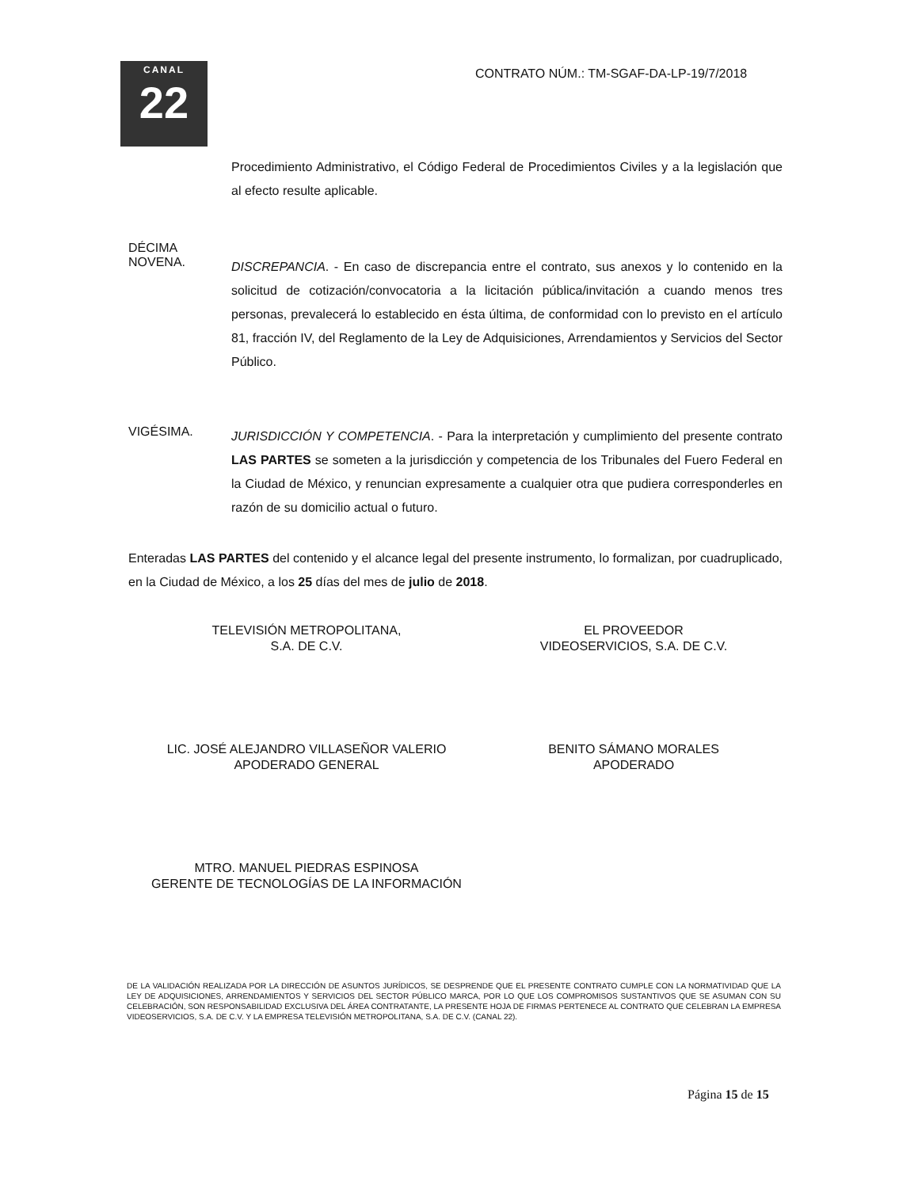CANAL
22
CONTRATO NÚM.: TM-SGAF-DA-LP-19/7/2018
Procedimiento Administrativo, el Código Federal de Procedimientos Civiles y a la legislación que al efecto resulte aplicable.
DÉCIMA
NOVENA.
DISCREPANCIA. - En caso de discrepancia entre el contrato, sus anexos y lo contenido en la solicitud de cotización/convocatoria a la licitación pública/invitación a cuando menos tres personas, prevalecerá lo establecido en ésta última, de conformidad con lo previsto en el artículo 81, fracción IV, del Reglamento de la Ley de Adquisiciones, Arrendamientos y Servicios del Sector Público.
VIGÉSIMA.
JURISDICCIÓN Y COMPETENCIA. - Para la interpretación y cumplimiento del presente contrato LAS PARTES se someten a la jurisdicción y competencia de los Tribunales del Fuero Federal en la Ciudad de México, y renuncian expresamente a cualquier otra que pudiera corresponderles en razón de su domicilio actual o futuro.
Enteradas LAS PARTES del contenido y el alcance legal del presente instrumento, lo formalizan, por cuadruplicado, en la Ciudad de México, a los 25 días del mes de julio de 2018.
TELEVISIÓN METROPOLITANA,
S.A. DE C.V.
LIC. JOSÉ ALEJANDRO VILLASEÑOR VALERIO
APODERADO GENERAL
MTRO. MANUEL PIEDRAS ESPINOSA
GERENTE DE TECNOLOGÍAS DE LA INFORMACIÓN
EL PROVEEDOR
VIDEOSERVICIOS, S.A. DE C.V.
BENITO SÁMANO MORALES
APODERADO
DE LA VALIDACIÓN REALIZADA POR LA DIRECCIÓN DE ASUNTOS JURÍDICOS, SE DESPRENDE QUE EL PRESENTE CONTRATO CUMPLE CON LA NORMATIVIDAD QUE LA LEY DE ADQUISICIONES, ARRENDAMIENTOS Y SERVICIOS DEL SECTOR PÚBLICO MARCA, POR LO QUE LOS COMPROMISOS SUSTANTIVOS QUE SE ASUMAN CON SU CELEBRACIÓN, SON RESPONSABILIDAD EXCLUSIVA DEL ÁREA CONTRATANTE, LA PRESENTE HOJA DE FIRMAS PERTENECE AL CONTRATO QUE CELEBRAN LA EMPRESA VIDEOSERVICIOS, S.A. DE C.V. Y LA EMPRESA TELEVISIÓN METROPOLITANA, S.A. DE C.V. (CANAL 22).
Página 15 de 15